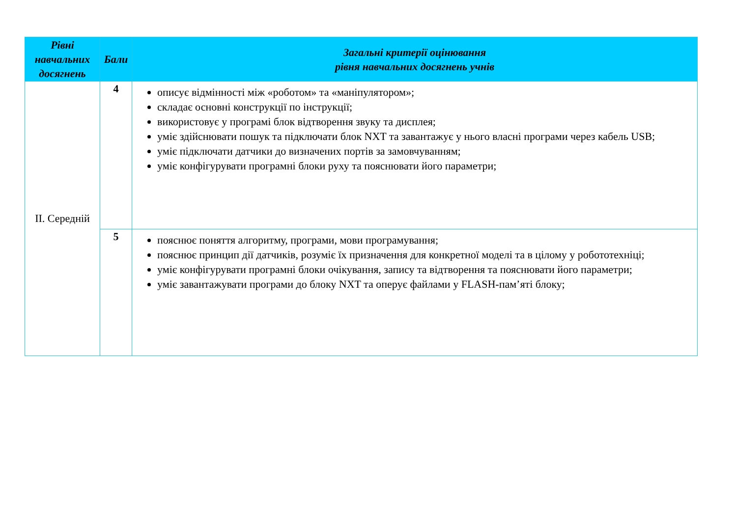| Рівні навчальних досягнень | Бали | Загальні критерії оцінювання рівня навчальних досягнень учнів |
| --- | --- | --- |
| ІІ. Середній | 4 | описує відмінності між «роботом» та «маніпулятором»; складає основні конструкції по інструкції; використовує у програмі блок відтворення звуку та дисплея; уміє здійснювати пошук та підключати блок NXT та завантажує у нього власні програми через кабель USB; уміє підключати датчики до визначених портів за замовчуванням; уміє конфігурувати програмні блоки руху та пояснювати його параметри; |
| | 5 | пояснює поняття алгоритму, програми, мови програмування; пояснює принцип дії датчиків, розуміє їх призначення для конкретної моделі та в цілому у робототехніці; уміє конфігурувати програмні блоки очікування, запису та відтворення та пояснювати його параметри; уміє завантажувати програми до блоку NXT та оперує файлами у FLASH-пам’яті блоку; |